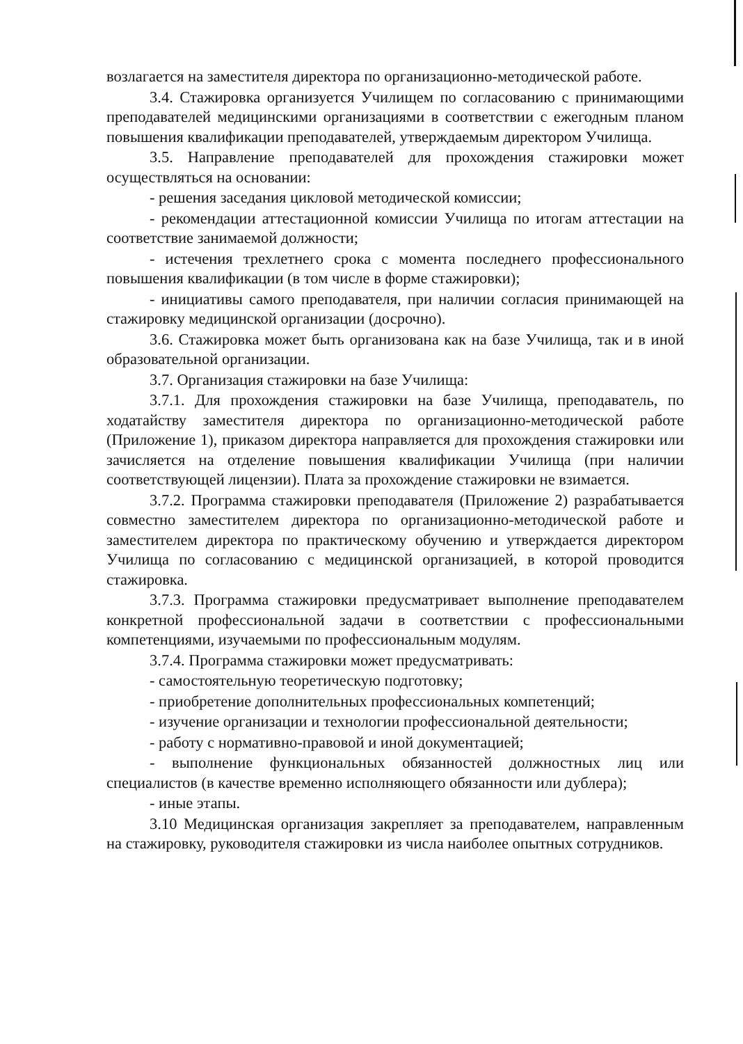возлагается на заместителя директора по организационно-методической работе.
3.4. Стажировка организуется Училищем по согласованию с принимающими преподавателей медицинскими организациями в соответствии с ежегодным планом повышения квалификации преподавателей, утверждаемым директором Училища.
3.5. Направление преподавателей для прохождения стажировки может осуществляться на основании:
- решения заседания цикловой методической комиссии;
- рекомендации аттестационной комиссии Училища по итогам аттестации на соответствие занимаемой должности;
- истечения трехлетнего срока с момента последнего профессионального повышения квалификации (в том числе в форме стажировки);
- инициативы самого преподавателя, при наличии согласия принимающей на стажировку медицинской организации (досрочно).
3.6. Стажировка может быть организована как на базе Училища, так и в иной образовательной организации.
3.7. Организация стажировки на базе Училища:
3.7.1. Для прохождения стажировки на базе Училища, преподаватель, по ходатайству заместителя директора по организационно-методической работе (Приложение 1), приказом директора направляется для прохождения стажировки или зачисляется на отделение повышения квалификации Училища (при наличии соответствующей лицензии). Плата за прохождение стажировки не взимается.
3.7.2. Программа стажировки преподавателя (Приложение 2) разрабатывается совместно заместителем директора по организационно-методической работе и заместителем директора по практическому обучению и утверждается директором Училища по согласованию с медицинской организацией, в которой проводится стажировка.
3.7.3. Программа стажировки предусматривает выполнение преподавателем конкретной профессиональной задачи в соответствии с профессиональными компетенциями, изучаемыми по профессиональным модулям.
3.7.4. Программа стажировки может предусматривать:
- самостоятельную теоретическую подготовку;
- приобретение дополнительных профессиональных компетенций;
- изучение организации и технологии профессиональной деятельности;
- работу с нормативно-правовой и иной документацией;
- выполнение функциональных обязанностей должностных лиц или специалистов (в качестве временно исполняющего обязанности или дублера);
- иные этапы.
3.10 Медицинская организация закрепляет за преподавателем, направленным на стажировку, руководителя стажировки из числа наиболее опытных сотрудников.